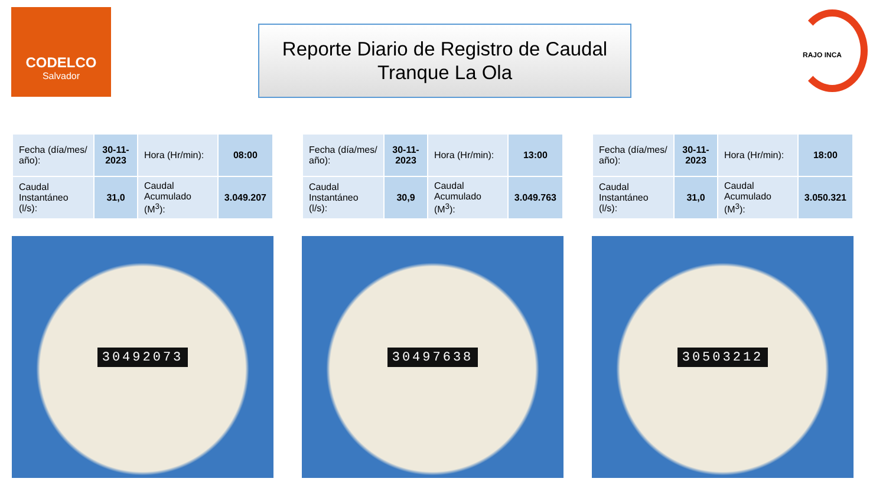CODELCO
Salvador
Reporte Diario de Registro de Caudal
Tranque La Ola
RAJO INCA
| Fecha (día/mes/ año): | 30-11-2023 | Hora (Hr/min): | 08:00 |
| Caudal Instantáneo (l/s): | 31,0 | Caudal Acumulado (M<sup>3</sup>): | 3.049.207 |
30492073
| Fecha (día/mes/ año): | 30-11-2023 | Hora (Hr/min): | 13:00 |
| Caudal Instantáneo (l/s): | 30,9 | Caudal Acumulado (M<sup>3</sup>): | 3.049.763 |
30497638
| Fecha (día/mes/ año): | 30-11-2023 | Hora (Hr/min): | 18:00 |
| Caudal Instantáneo (l/s): | 31,0 | Caudal Acumulado (M<sup>3</sup>): | 3.050.321 |
30503212